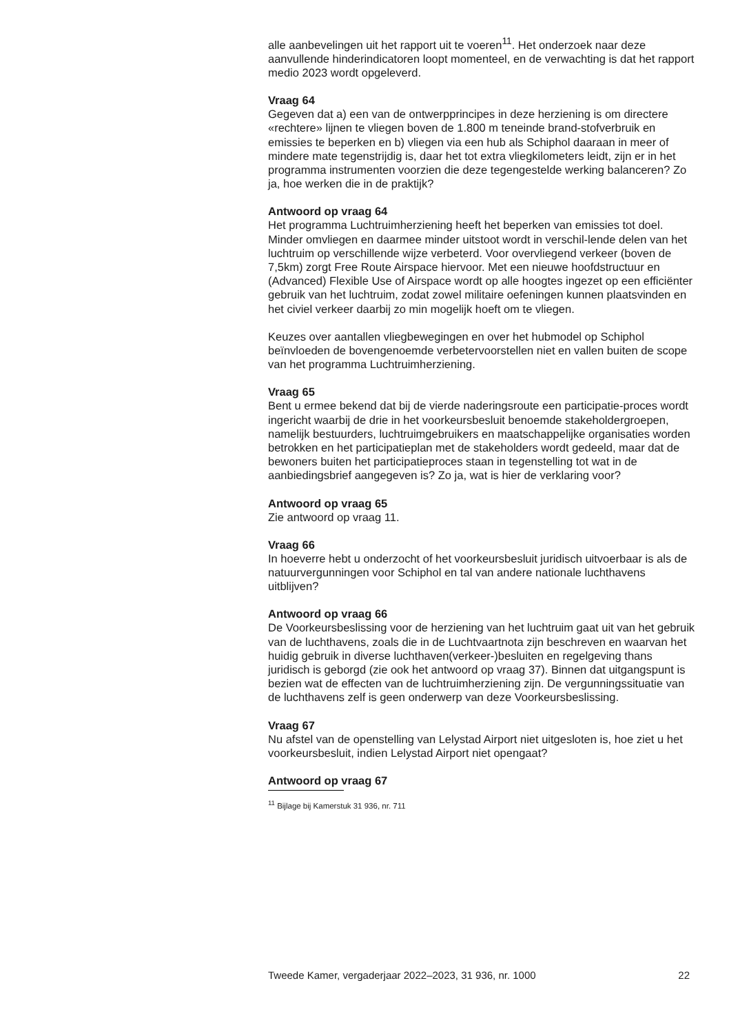alle aanbevelingen uit het rapport uit te voeren<sup>11</sup>. Het onderzoek naar deze aanvullende hinderindicatoren loopt momenteel, en de verwachting is dat het rapport medio 2023 wordt opgeleverd.
Vraag 64
Gegeven dat a) een van de ontwerpprincipes in deze herziening is om directere «rechtere» lijnen te vliegen boven de 1.800 m teneinde brand-stofverbruik en emissies te beperken en b) vliegen via een hub als Schiphol daaraan in meer of mindere mate tegenstrijdig is, daar het tot extra vliegkilometers leidt, zijn er in het programma instrumenten voorzien die deze tegengestelde werking balanceren? Zo ja, hoe werken die in de praktijk?
Antwoord op vraag 64
Het programma Luchtruimherziening heeft het beperken van emissies tot doel. Minder omvliegen en daarmee minder uitstoot wordt in verschil-lende delen van het luchtruim op verschillende wijze verbeterd. Voor overvliegend verkeer (boven de 7,5km) zorgt Free Route Airspace hiervoor. Met een nieuwe hoofdstructuur en (Advanced) Flexible Use of Airspace wordt op alle hoogtes ingezet op een efficiënter gebruik van het luchtruim, zodat zowel militaire oefeningen kunnen plaatsvinden en het civiel verkeer daarbij zo min mogelijk hoeft om te vliegen.
Keuzes over aantallen vliegbewegingen en over het hubmodel op Schiphol beïnvloeden de bovengenoemde verbetervoorstellen niet en vallen buiten de scope van het programma Luchtruimherziening.
Vraag 65
Bent u ermee bekend dat bij de vierde naderingsroute een participatie-proces wordt ingericht waarbij de drie in het voorkeursbesluit benoemde stakeholdergroepen, namelijk bestuurders, luchtruimgebruikers en maatschappelijke organisaties worden betrokken en het participatieplan met de stakeholders wordt gedeeld, maar dat de bewoners buiten het participatieproces staan in tegenstelling tot wat in de aanbiedingsbrief aangegeven is? Zo ja, wat is hier de verklaring voor?
Antwoord op vraag 65
Zie antwoord op vraag 11.
Vraag 66
In hoeverre hebt u onderzocht of het voorkeursbesluit juridisch uitvoerbaar is als de natuurvergunningen voor Schiphol en tal van andere nationale luchthavens uitblijven?
Antwoord op vraag 66
De Voorkeursbeslissing voor de herziening van het luchtruim gaat uit van het gebruik van de luchthavens, zoals die in de Luchtvaartnota zijn beschreven en waarvan het huidig gebruik in diverse luchthaven(verkeer-)besluiten en regelgeving thans juridisch is geborgd (zie ook het antwoord op vraag 37). Binnen dat uitgangspunt is bezien wat de effecten van de luchtruimherziening zijn. De vergunningssituatie van de luchthavens zelf is geen onderwerp van deze Voorkeursbeslissing.
Vraag 67
Nu afstel van de openstelling van Lelystad Airport niet uitgesloten is, hoe ziet u het voorkeursbesluit, indien Lelystad Airport niet opengaat?
Antwoord op vraag 67
<sup>11</sup> Bijlage bij Kamerstuk 31 936, nr. 711
Tweede Kamer, vergaderjaar 2022–2023, 31 936, nr. 1000 22